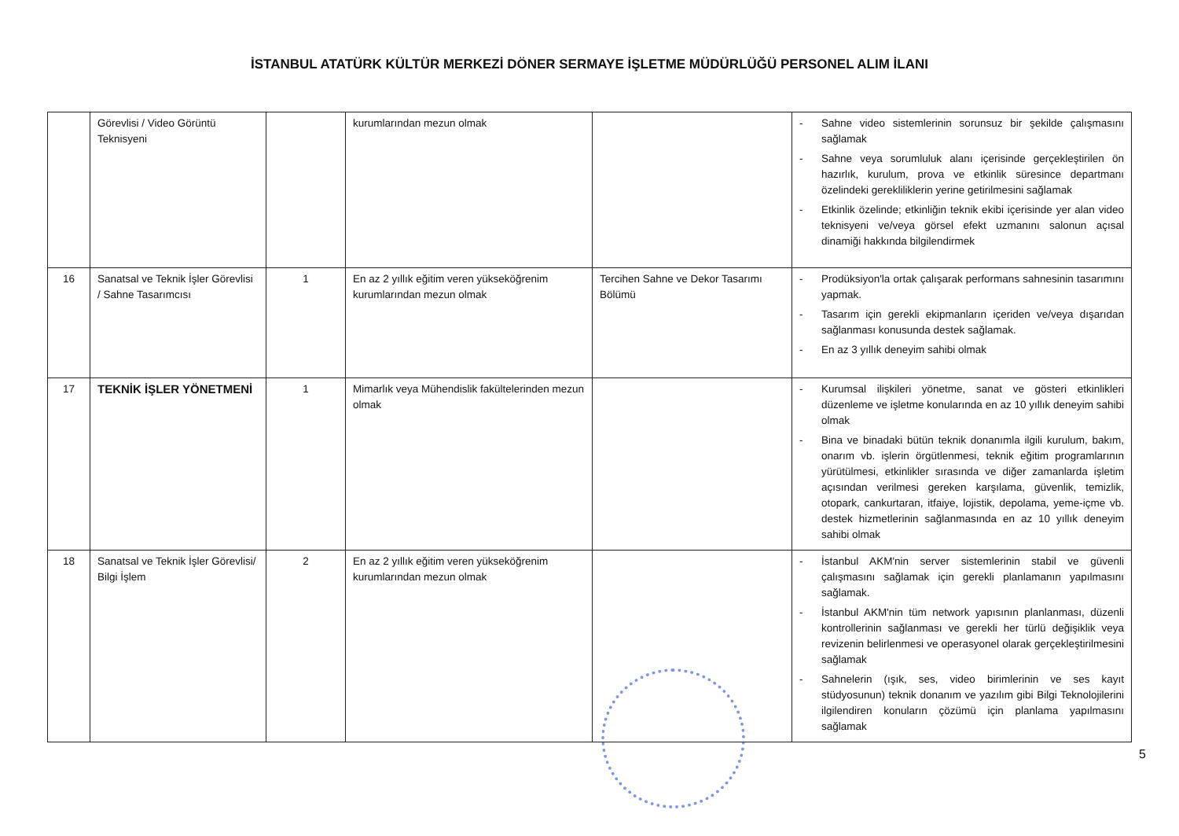İSTANBUL ATATÜRK KÜLTÜR MERKEZİ DÖNER SERMAYE İŞLETME MÜDÜRLÜĞÜ PERSONEL ALIM İLANI
| | Görevlisi / Video Görüntü Teknisyeni | | kurumlarından mezun olmak | | - Sahne video sistemlerinin sorunsuz bir şekilde çalışmasını sağlamak - Sahne veya sorumluluk alanı içerisinde gerçekleştirilen ön hazırlık, kurulum, prova ve etkinlik süresince departmanı özelindeki gerekliliklerin yerine getirilmesini sağlamak - Etkinlik özelinde; etkinliğin teknik ekibi içerisinde yer alan video teknisyeni ve/veya görsel efekt uzmanını salonun açısal dinamiği hakkında bilgilendirmek |
| 16 | Sanatsal ve Teknik İşler Görevlisi / Sahne Tasarımcısı | 1 | En az 2 yıllık eğitim veren yükseköğrenim kurumlarından mezun olmak | Tercihen Sahne ve Dekor Tasarımı Bölümü | - Prodüksiyon'la ortak çalışarak performans sahnesinin tasarımını yapmak. - Tasarım için gerekli ekipmanların içeriden ve/veya dışarıdan sağlanması konusunda destek sağlamak. - En az 3 yıllık deneyim sahibi olmak |
| 17 | TEKNİK İŞLER YÖNETMENİ | 1 | Mimarlık veya Mühendislik fakültelerinden mezun olmak | | - Kurumsal ilişkileri yönetme, sanat ve gösteri etkinlikleri düzenleme ve işletme konularında en az 10 yıllık deneyim sahibi olmak - Bina ve binadaki bütün teknik donanımla ilgili kurulum, bakım, onarım vb. işlerin örgütlenmesi, teknik eğitim programlarının yürütülmesi, etkinlikler sırasında ve diğer zamanlarda işletim açısından verilmesi gereken karşılama, güvenlik, temizlik, otopark, cankurtaran, itfaiye, lojistik, depolama, yeme-içme vb. destek hizmetlerinin sağlanmasında en az 10 yıllık deneyim sahibi olmak |
| 18 | Sanatsal ve Teknik İşler Görevlisi/ Bilgi İşlem | 2 | En az 2 yıllık eğitim veren yükseköğrenim kurumlarından mezun olmak | | - İstanbul AKM'nin server sistemlerinin stabil ve güvenli çalışmasını sağlamak için gerekli planlamanın yapılmasını sağlamak. - İstanbul AKM'nin tüm network yapısının planlanması, düzenli kontrollerinin sağlanması ve gerekli her türlü değişiklik veya revizenin belirlenmesi ve operasyonel olarak gerçekleştirilmesini sağlamak - Sahnelerin (ışık, ses, video birimlerinin ve ses kayıt stüdyosunun) teknik donanım ve yazılım gibi Bilgi Teknolojilerini ilgilendiren konuların çözümü için planlama yapılmasını sağlamak |
5